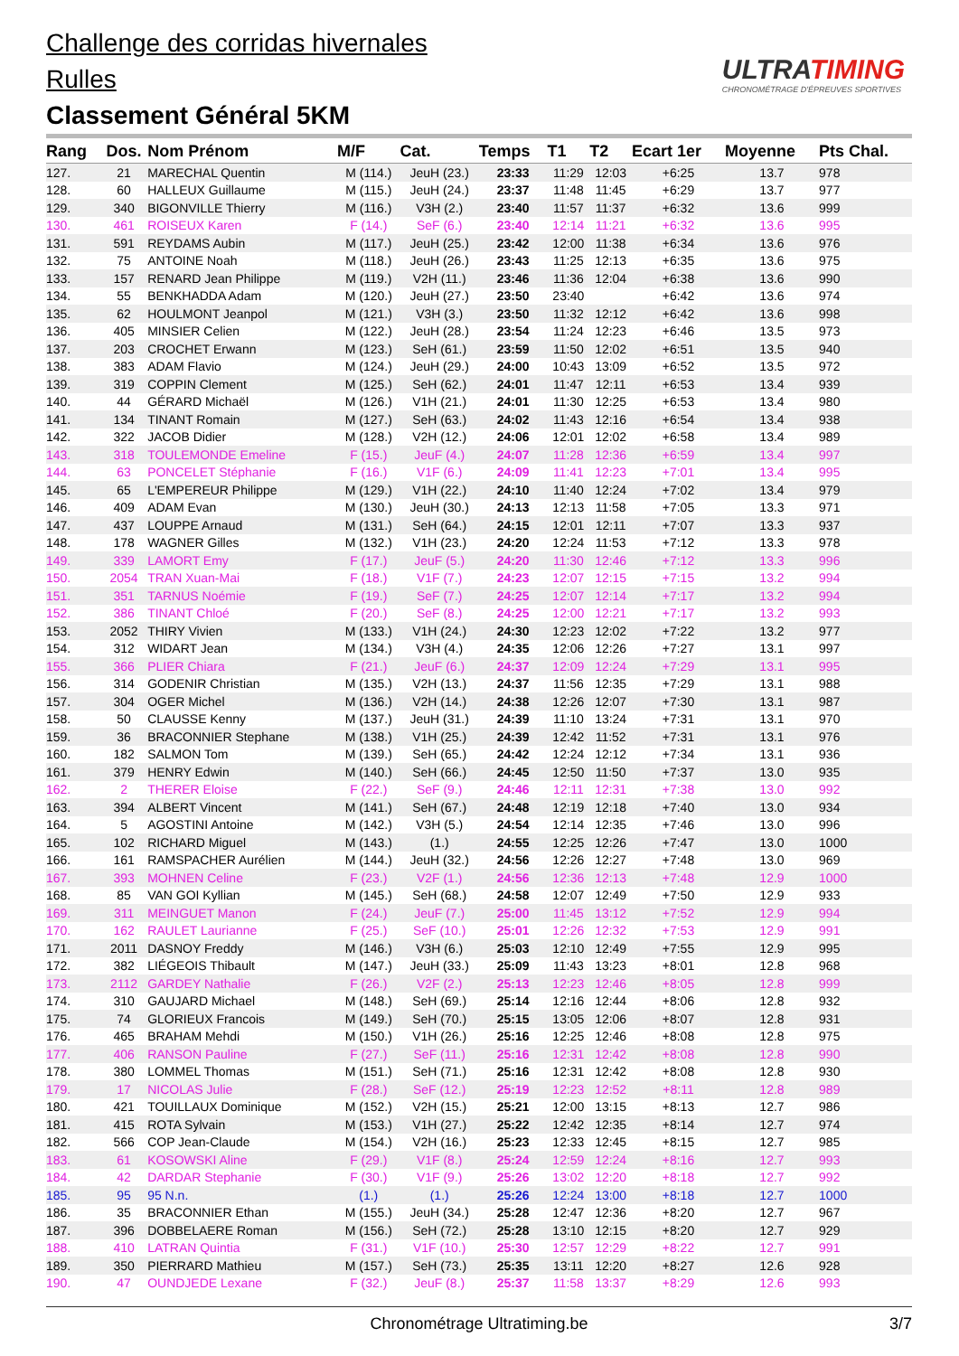Challenge des corridas hivernales
Rulles
Classement Général 5KM
ULTRATIMING
CHRONOMÉTRAGE D'ÉPREUVES SPORTIVES
| Rang | Dos. | Nom Prénom | M/F | Cat. | Temps | T1 | T2 | Ecart 1er | Moyenne | Pts Chal. |
| --- | --- | --- | --- | --- | --- | --- | --- | --- | --- | --- |
| 127. | 21 | MARECHAL Quentin | M (114.) | JeuH (23.) | 23:33 | 11:29 | 12:03 | +6:25 | 13.7 | 978 |
| 128. | 60 | HALLEUX Guillaume | M (115.) | JeuH (24.) | 23:37 | 11:48 | 11:45 | +6:29 | 13.7 | 977 |
| 129. | 340 | BIGONVILLE Thierry | M (116.) | V3H (2.) | 23:40 | 11:57 | 11:37 | +6:32 | 13.6 | 999 |
| 130. | 461 | ROISEUX Karen | F (14.) | SeF (6.) | 23:40 | 12:14 | 11:21 | +6:32 | 13.6 | 995 |
| 131. | 591 | REYDAMS Aubin | M (117.) | JeuH (25.) | 23:42 | 12:00 | 11:38 | +6:34 | 13.6 | 976 |
| 132. | 75 | ANTOINE Noah | M (118.) | JeuH (26.) | 23:43 | 11:25 | 12:13 | +6:35 | 13.6 | 975 |
| 133. | 157 | RENARD Jean Philippe | M (119.) | V2H (11.) | 23:46 | 11:36 | 12:04 | +6:38 | 13.6 | 990 |
| 134. | 55 | BENKHADDA Adam | M (120.) | JeuH (27.) | 23:50 | 23:40 | | +6:42 | 13.6 | 974 |
| 135. | 62 | HOULMONT Jeanpol | M (121.) | V3H (3.) | 23:50 | 11:32 | 12:12 | +6:42 | 13.6 | 998 |
| 136. | 405 | MINSIER Celien | M (122.) | JeuH (28.) | 23:54 | 11:24 | 12:23 | +6:46 | 13.5 | 973 |
| 137. | 203 | CROCHET Erwann | M (123.) | SeH (61.) | 23:59 | 11:50 | 12:02 | +6:51 | 13.5 | 940 |
| 138. | 383 | ADAM Flavio | M (124.) | JeuH (29.) | 24:00 | 10:43 | 13:09 | +6:52 | 13.5 | 972 |
| 139. | 319 | COPPIN Clement | M (125.) | SeH (62.) | 24:01 | 11:47 | 12:11 | +6:53 | 13.4 | 939 |
| 140. | 44 | GÉRARD Michaël | M (126.) | V1H (21.) | 24:01 | 11:30 | 12:25 | +6:53 | 13.4 | 980 |
| 141. | 134 | TINANT Romain | M (127.) | SeH (63.) | 24:02 | 11:43 | 12:16 | +6:54 | 13.4 | 938 |
| 142. | 322 | JACOB Didier | M (128.) | V2H (12.) | 24:06 | 12:01 | 12:02 | +6:58 | 13.4 | 989 |
| 143. | 318 | TOULEMONDE Emeline | F (15.) | JeuF (4.) | 24:07 | 11:28 | 12:36 | +6:59 | 13.4 | 997 |
| 144. | 63 | PONCELET Stéphanie | F (16.) | V1F (6.) | 24:09 | 11:41 | 12:23 | +7:01 | 13.4 | 995 |
| 145. | 65 | L'EMPEREUR Philippe | M (129.) | V1H (22.) | 24:10 | 11:40 | 12:24 | +7:02 | 13.4 | 979 |
| 146. | 409 | ADAM Evan | M (130.) | JeuH (30.) | 24:13 | 12:13 | 11:58 | +7:05 | 13.3 | 971 |
| 147. | 437 | LOUPPE Arnaud | M (131.) | SeH (64.) | 24:15 | 12:01 | 12:11 | +7:07 | 13.3 | 937 |
| 148. | 178 | WAGNER Gilles | M (132.) | V1H (23.) | 24:20 | 12:24 | 11:53 | +7:12 | 13.3 | 978 |
| 149. | 339 | LAMORT Emy | F (17.) | JeuF (5.) | 24:20 | 11:30 | 12:46 | +7:12 | 13.3 | 996 |
| 150. | 2054 | TRAN Xuan-Mai | F (18.) | V1F (7.) | 24:23 | 12:07 | 12:15 | +7:15 | 13.2 | 994 |
| 151. | 351 | TARNUS Noémie | F (19.) | SeF (7.) | 24:25 | 12:07 | 12:14 | +7:17 | 13.2 | 994 |
| 152. | 386 | TINANT Chloé | F (20.) | SeF (8.) | 24:25 | 12:00 | 12:21 | +7:17 | 13.2 | 993 |
| 153. | 2052 | THIRY Vivien | M (133.) | V1H (24.) | 24:30 | 12:23 | 12:02 | +7:22 | 13.2 | 977 |
| 154. | 312 | WIDART Jean | M (134.) | V3H (4.) | 24:35 | 12:06 | 12:26 | +7:27 | 13.1 | 997 |
| 155. | 366 | PLIER Chiara | F (21.) | JeuF (6.) | 24:37 | 12:09 | 12:24 | +7:29 | 13.1 | 995 |
| 156. | 314 | GODENIR Christian | M (135.) | V2H (13.) | 24:37 | 11:56 | 12:35 | +7:29 | 13.1 | 988 |
| 157. | 304 | OGER Michel | M (136.) | V2H (14.) | 24:38 | 12:26 | 12:07 | +7:30 | 13.1 | 987 |
| 158. | 50 | CLAUSSE Kenny | M (137.) | JeuH (31.) | 24:39 | 11:10 | 13:24 | +7:31 | 13.1 | 970 |
| 159. | 36 | BRACONNIER Stephane | M (138.) | V1H (25.) | 24:39 | 12:42 | 11:52 | +7:31 | 13.1 | 976 |
| 160. | 182 | SALMON Tom | M (139.) | SeH (65.) | 24:42 | 12:24 | 12:12 | +7:34 | 13.1 | 936 |
| 161. | 379 | HENRY Edwin | M (140.) | SeH (66.) | 24:45 | 12:50 | 11:50 | +7:37 | 13.0 | 935 |
| 162. | 2 | THERER Eloise | F (22.) | SeF (9.) | 24:46 | 12:11 | 12:31 | +7:38 | 13.0 | 992 |
| 163. | 394 | ALBERT Vincent | M (141.) | SeH (67.) | 24:48 | 12:19 | 12:18 | +7:40 | 13.0 | 934 |
| 164. | 5 | AGOSTINI Antoine | M (142.) | V3H (5.) | 24:54 | 12:14 | 12:35 | +7:46 | 13.0 | 996 |
| 165. | 102 | RICHARD Miguel | M (143.) | (1.) | 24:55 | 12:25 | 12:26 | +7:47 | 13.0 | 1000 |
| 166. | 161 | RAMSPACHER Aurélien | M (144.) | JeuH (32.) | 24:56 | 12:26 | 12:27 | +7:48 | 13.0 | 969 |
| 167. | 393 | MOHNEN Celine | F (23.) | V2F (1.) | 24:56 | 12:36 | 12:13 | +7:48 | 12.9 | 1000 |
| 168. | 85 | VAN GOI Kyllian | M (145.) | SeH (68.) | 24:58 | 12:07 | 12:49 | +7:50 | 12.9 | 933 |
| 169. | 311 | MEINGUET Manon | F (24.) | JeuF (7.) | 25:00 | 11:45 | 13:12 | +7:52 | 12.9 | 994 |
| 170. | 162 | RAULET Laurianne | F (25.) | SeF (10.) | 25:01 | 12:26 | 12:32 | +7:53 | 12.9 | 991 |
| 171. | 2011 | DASNOY Freddy | M (146.) | V3H (6.) | 25:03 | 12:10 | 12:49 | +7:55 | 12.9 | 995 |
| 172. | 382 | LIÉGEOIS Thibault | M (147.) | JeuH (33.) | 25:09 | 11:43 | 13:23 | +8:01 | 12.8 | 968 |
| 173. | 2112 | GARDEY Nathalie | F (26.) | V2F (2.) | 25:13 | 12:23 | 12:46 | +8:05 | 12.8 | 999 |
| 174. | 310 | GAUJARD Michael | M (148.) | SeH (69.) | 25:14 | 12:16 | 12:44 | +8:06 | 12.8 | 932 |
| 175. | 74 | GLORIEUX Francois | M (149.) | SeH (70.) | 25:15 | 13:05 | 12:06 | +8:07 | 12.8 | 931 |
| 176. | 465 | BRAHAM Mehdi | M (150.) | V1H (26.) | 25:16 | 12:25 | 12:46 | +8:08 | 12.8 | 975 |
| 177. | 406 | RANSON Pauline | F (27.) | SeF (11.) | 25:16 | 12:31 | 12:42 | +8:08 | 12.8 | 990 |
| 178. | 380 | LOMMEL Thomas | M (151.) | SeH (71.) | 25:16 | 12:31 | 12:42 | +8:08 | 12.8 | 930 |
| 179. | 17 | NICOLAS Julie | F (28.) | SeF (12.) | 25:19 | 12:23 | 12:52 | +8:11 | 12.8 | 989 |
| 180. | 421 | TOUILLAUX Dominique | M (152.) | V2H (15.) | 25:21 | 12:00 | 13:15 | +8:13 | 12.7 | 986 |
| 181. | 415 | ROTA Sylvain | M (153.) | V1H (27.) | 25:22 | 12:42 | 12:35 | +8:14 | 12.7 | 974 |
| 182. | 566 | COP Jean-Claude | M (154.) | V2H (16.) | 25:23 | 12:33 | 12:45 | +8:15 | 12.7 | 985 |
| 183. | 61 | KOSOWSKI Aline | F (29.) | V1F (8.) | 25:24 | 12:59 | 12:24 | +8:16 | 12.7 | 993 |
| 184. | 42 | DARDAR Stephanie | F (30.) | V1F (9.) | 25:26 | 13:02 | 12:20 | +8:18 | 12.7 | 992 |
| 185. | 95 | 95 N.n. | (1.) | (1.) | 25:26 | 12:24 | 13:00 | +8:18 | 12.7 | 1000 |
| 186. | 35 | BRACONNIER Ethan | M (155.) | JeuH (34.) | 25:28 | 12:47 | 12:36 | +8:20 | 12.7 | 967 |
| 187. | 396 | DOBBELAERE Roman | M (156.) | SeH (72.) | 25:28 | 13:10 | 12:15 | +8:20 | 12.7 | 929 |
| 188. | 410 | LATRAN Quintia | F (31.) | V1F (10.) | 25:30 | 12:57 | 12:29 | +8:22 | 12.7 | 991 |
| 189. | 350 | PIERRARD Mathieu | M (157.) | SeH (73.) | 25:35 | 13:11 | 12:20 | +8:27 | 12.6 | 928 |
| 190. | 47 | OUNDJEDE Lexane | F (32.) | JeuF (8.) | 25:37 | 11:58 | 13:37 | +8:29 | 12.6 | 993 |
Chronométrage Ultratiming.be 3/7